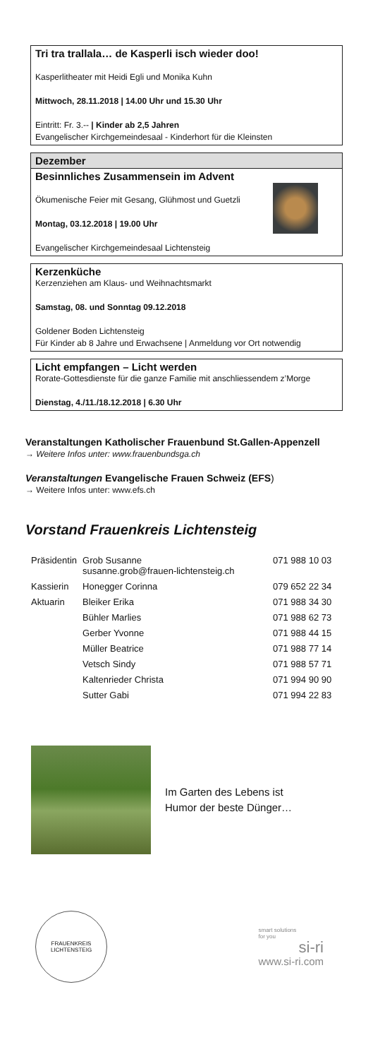Tri tra trallala… de Kasperli isch wieder doo!
Kasperlitheater mit Heidi Egli und Monika Kuhn
Mittwoch, 28.11.2018 | 14.00 Uhr und 15.30 Uhr
Eintritt: Fr. 3.-- | Kinder ab 2,5 Jahren
Evangelischer Kirchgemeindesaal - Kinderhort für die Kleinsten
Dezember
Besinnliches Zusammensein im Advent
Ökumenische Feier mit Gesang, Glühmost und Guetzli
Montag, 03.12.2018 | 19.00 Uhr
Evangelischer Kirchgemeindesaal Lichtensteig
Kerzenküche
Kerzenziehen am Klaus- und Weihnachtsmarkt
Samstag, 08. und Sonntag 09.12.2018
Goldener Boden Lichtensteig
Für Kinder ab 8 Jahre und Erwachsene | Anmeldung vor Ort notwendig
Licht empfangen – Licht werden
Rorate-Gottesdienste für die ganze Familie mit anschliessendem z’Morge
Dienstag, 4./11./18.12.2018 | 6.30 Uhr
Veranstaltungen Katholischer Frauenbund St.Gallen-Appenzell
→ Weitere Infos unter: www.frauenbundsga.ch
Veranstaltungen Evangelische Frauen Schweiz (EFS)
→ Weitere Infos unter: www.efs.ch
Vorstand Frauenkreis Lichtensteig
| Präsidentin | Grob Susanne susanne.grob@frauen-lichtensteig.ch | 071 988 10 03 |
| Kassierin | Honegger Corinna | 079 652 22 34 |
| Aktuarin | Bleiker Erika | 071 988 34 30 |
| | Bühler Marlies | 071 988 62 73 |
| | Gerber Yvonne | 071 988 44 15 |
| | Müller Beatrice | 071 988 77 14 |
| | Vetsch Sindy | 071 988 57 71 |
| | Kaltenrieder Christa | 071 994 90 90 |
| | Sutter Gabi | 071 994 22 83 |
Im Garten des Lebens ist
Humor der beste Dünger…
FRAUENKREIS LICHTENSTEIG
smart solutions
for you
si-ri
www.si-ri.com